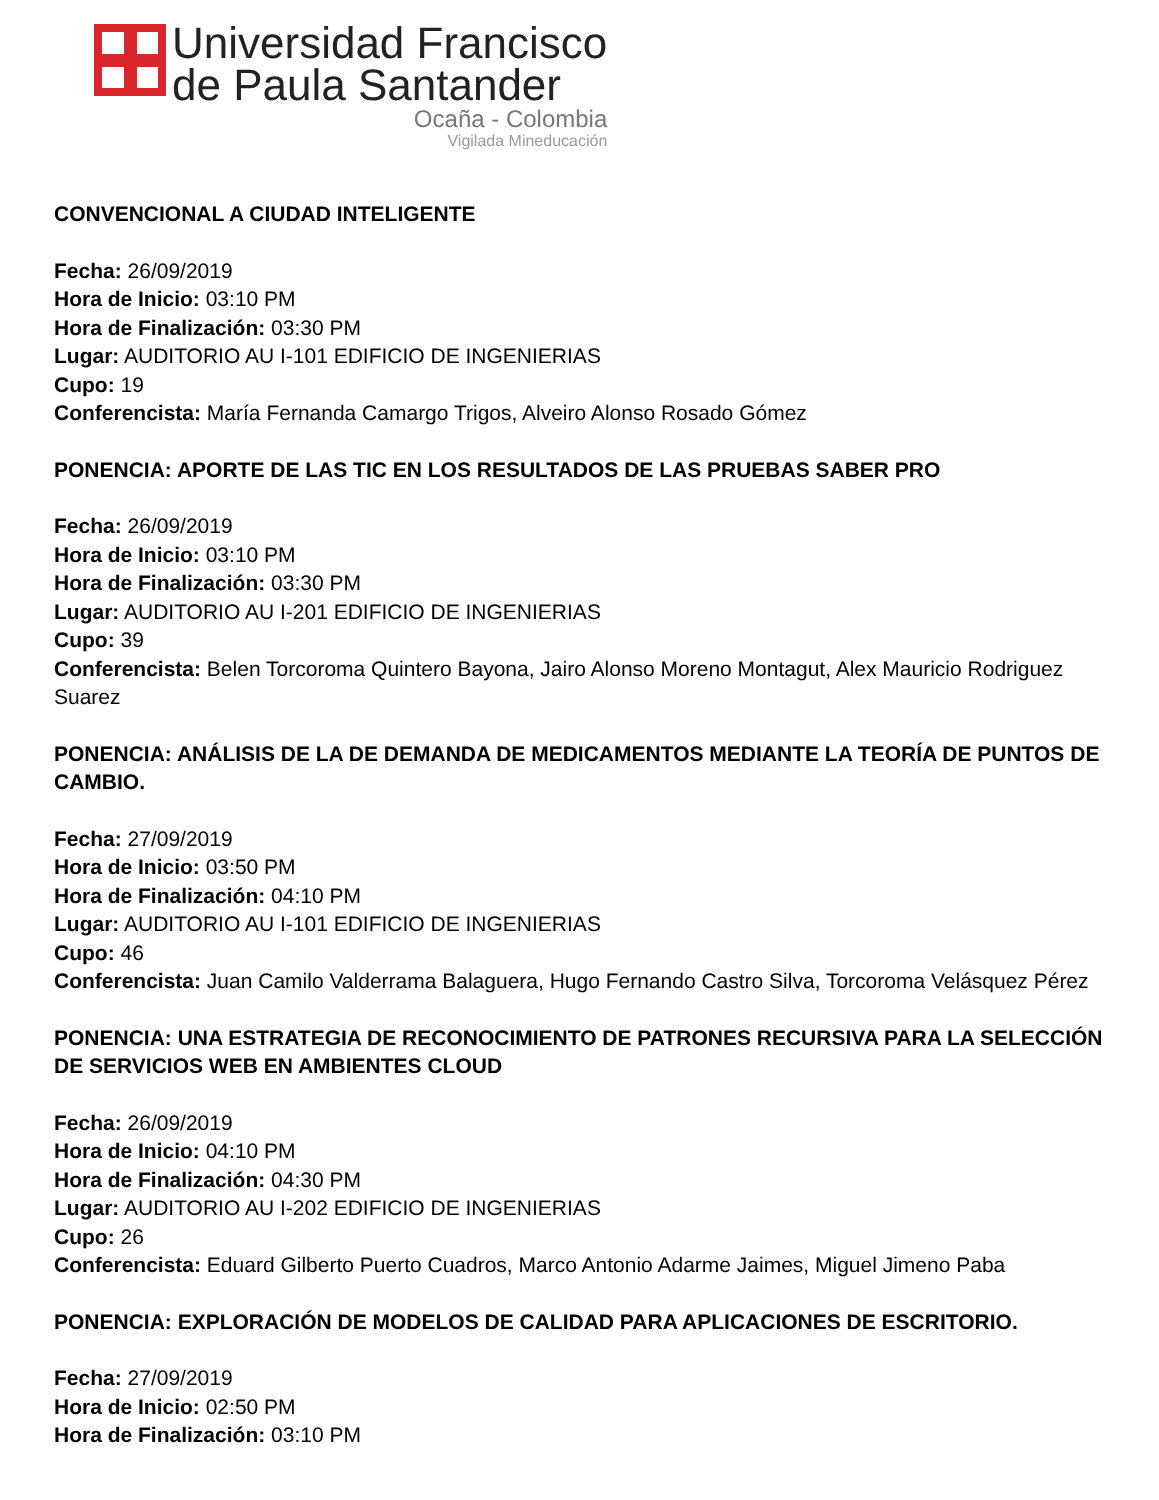Universidad Francisco
de Paula Santander
Ocaña - Colombia
Vigilada Mineducación
CONVENCIONAL A CIUDAD INTELIGENTE
Fecha: 26/09/2019
Hora de Inicio: 03:10 PM
Hora de Finalización: 03:30 PM
Lugar: AUDITORIO AU I-101 EDIFICIO DE INGENIERIAS
Cupo: 19
Conferencista: María Fernanda Camargo Trigos, Alveiro Alonso Rosado Gómez
PONENCIA: APORTE DE LAS TIC EN LOS RESULTADOS DE LAS PRUEBAS SABER PRO
Fecha: 26/09/2019
Hora de Inicio: 03:10 PM
Hora de Finalización: 03:30 PM
Lugar: AUDITORIO AU I-201 EDIFICIO DE INGENIERIAS
Cupo: 39
Conferencista: Belen Torcoroma Quintero Bayona, Jairo Alonso Moreno Montagut, Alex Mauricio Rodriguez Suarez
PONENCIA: ANÁLISIS DE LA DE DEMANDA DE MEDICAMENTOS MEDIANTE LA TEORÍA DE PUNTOS DE CAMBIO.
Fecha: 27/09/2019
Hora de Inicio: 03:50 PM
Hora de Finalización: 04:10 PM
Lugar: AUDITORIO AU I-101 EDIFICIO DE INGENIERIAS
Cupo: 46
Conferencista: Juan Camilo Valderrama Balaguera, Hugo Fernando Castro Silva, Torcoroma Velásquez Pérez
PONENCIA: UNA ESTRATEGIA DE RECONOCIMIENTO DE PATRONES RECURSIVA PARA LA SELECCIÓN DE SERVICIOS WEB EN AMBIENTES CLOUD
Fecha: 26/09/2019
Hora de Inicio: 04:10 PM
Hora de Finalización: 04:30 PM
Lugar: AUDITORIO AU I-202 EDIFICIO DE INGENIERIAS
Cupo: 26
Conferencista: Eduard Gilberto Puerto Cuadros, Marco Antonio Adarme Jaimes, Miguel Jimeno Paba
PONENCIA: EXPLORACIÓN DE MODELOS DE CALIDAD PARA APLICACIONES DE ESCRITORIO.
Fecha: 27/09/2019
Hora de Inicio: 02:50 PM
Hora de Finalización: 03:10 PM